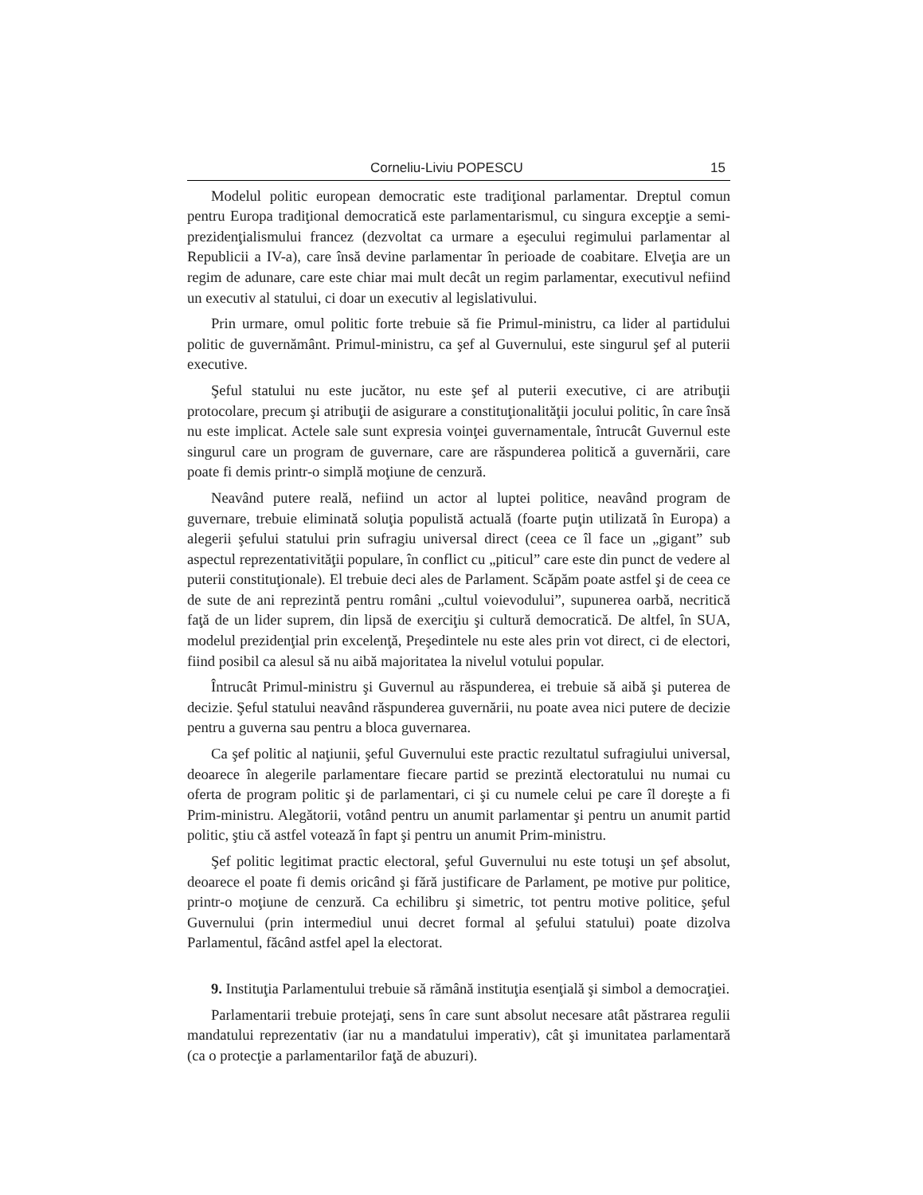Corneliu-Liviu POPESCU 15
Modelul politic european democratic este tradiţional parlamentar. Dreptul comun pentru Europa tradiţional democratică este parlamentarismul, cu singura excepţie a semi-prezidenţialismului francez (dezvoltat ca urmare a eşecului regimului parlamentar al Republicii a IV-a), care însă devine parlamentar în perioade de coabitare. Elveţia are un regim de adunare, care este chiar mai mult decât un regim parlamentar, executivul nefiind un executiv al statului, ci doar un executiv al legislativului.
Prin urmare, omul politic forte trebuie să fie Primul-ministru, ca lider al partidului politic de guvernământ. Primul-ministru, ca şef al Guvernului, este singurul şef al puterii executive.
Şeful statului nu este jucător, nu este şef al puterii executive, ci are atribuţii protocolare, precum şi atribuţii de asigurare a constituţionalităţii jocului politic, în care însă nu este implicat. Actele sale sunt expresia voinţei guvernamentale, întrucât Guvernul este singurul care un program de guvernare, care are răspunderea politică a guvernării, care poate fi demis printr-o simplă moţiune de cenzură.
Neavând putere reală, nefiind un actor al luptei politice, neavând program de guvernare, trebuie eliminată soluţia populistă actuală (foarte puţin utilizată în Europa) a alegerii şefului statului prin sufragiu universal direct (ceea ce îl face un „gigant” sub aspectul reprezentativităţii populare, în conflict cu „piticul” care este din punct de vedere al puterii constituţionale). El trebuie deci ales de Parlament. Scăpăm poate astfel şi de ceea ce de sute de ani reprezintă pentru români „cultul voievodului”, supunerea oarbă, necritică faţă de un lider suprem, din lipsă de exerciţiu şi cultură democratică. De altfel, în SUA, modelul prezidenţial prin excelenţă, Preşedintele nu este ales prin vot direct, ci de electori, fiind posibil ca alesul să nu aibă majoritatea la nivelul votului popular.
Întrucât Primul-ministru şi Guvernul au răspunderea, ei trebuie să aibă şi puterea de decizie. Şeful statului neavând răspunderea guvernării, nu poate avea nici putere de decizie pentru a guverna sau pentru a bloca guvernarea.
Ca şef politic al naţiunii, şeful Guvernului este practic rezultatul sufragiului universal, deoarece în alegerile parlamentare fiecare partid se prezintă electoratului nu numai cu oferta de program politic şi de parlamentari, ci şi cu numele celui pe care îl doreşte a fi Prim-ministru. Alegătorii, votând pentru un anumit parlamentar şi pentru un anumit partid politic, ştiu că astfel votează în fapt şi pentru un anumit Prim-ministru.
Şef politic legitimat practic electoral, şeful Guvernului nu este totuşi un şef absolut, deoarece el poate fi demis oricând şi fără justificare de Parlament, pe motive pur politice, printr-o moţiune de cenzură. Ca echilibru şi simetric, tot pentru motive politice, şeful Guvernului (prin intermediul unui decret formal al şefului statului) poate dizolva Parlamentul, făcând astfel apel la electorat.
9. Instituţia Parlamentului trebuie să rămână instituţia esenţială şi simbol a democraţiei.
Parlamentarii trebuie protejaţi, sens în care sunt absolut necesare atât păstrarea regulii mandatului reprezentativ (iar nu a mandatului imperativ), cât şi imunitatea parlamentară (ca o protecţie a parlamentarilor faţă de abuzuri).